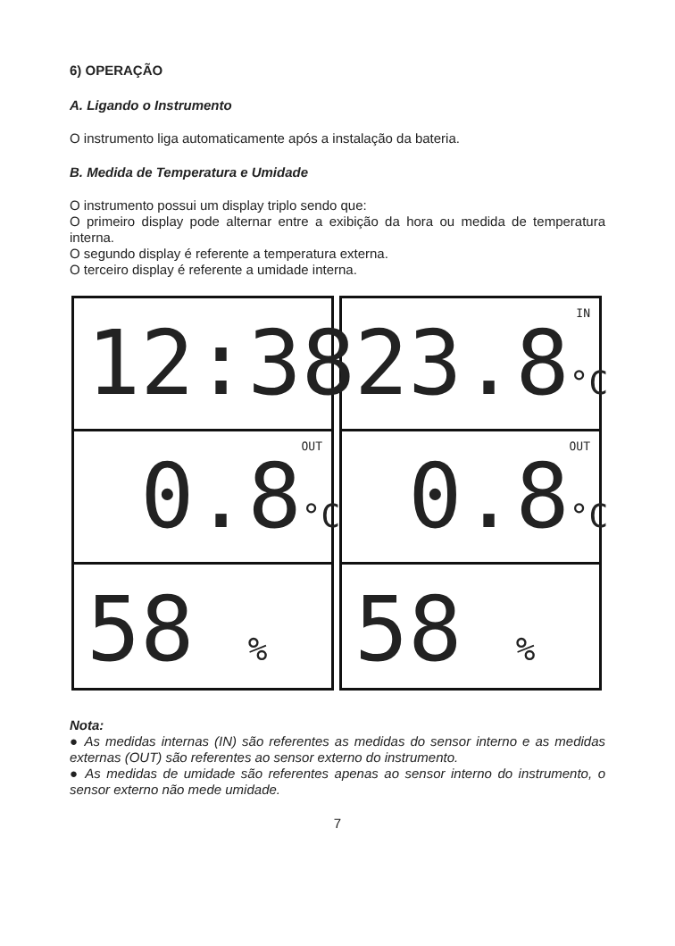6) OPERAÇÃO
A. Ligando o Instrumento
O instrumento liga automaticamente após a instalação da bateria.
B. Medida de Temperatura e Umidade
O instrumento possui um display triplo sendo que:
O primeiro display pode alternar entre a exibição da hora ou medida de temperatura interna.
O segundo display é referente a temperatura externa.
O terceiro display é referente a umidade interna.
12:38
0.8°C OUT
58 %
23.8°C IN
0.8°C OUT
58 %
Nota:
● As medidas internas (IN) são referentes as medidas do sensor interno e as medidas externas (OUT) são referentes ao sensor externo do instrumento.
● As medidas de umidade são referentes apenas ao sensor interno do instrumento, o sensor externo não mede umidade.
7